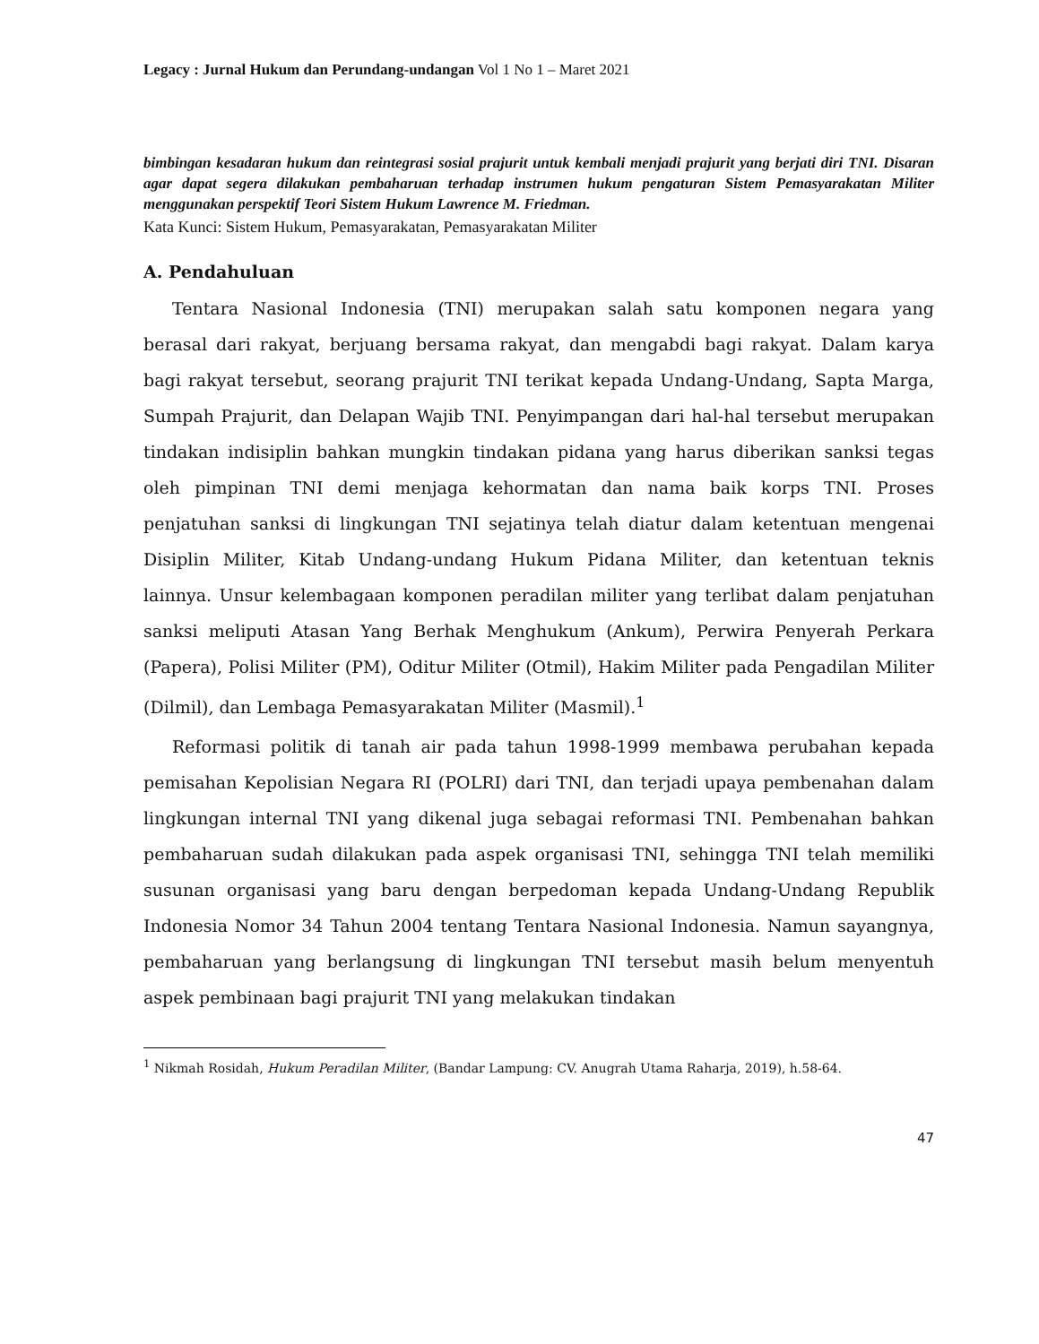Legacy : Jurnal Hukum dan Perundang-undangan Vol 1 No 1 – Maret 2021
bimbingan kesadaran hukum dan reintegrasi sosial prajurit untuk kembali menjadi prajurit yang berjati diri TNI. Disaran agar dapat segera dilakukan pembaharuan terhadap instrumen hukum pengaturan Sistem Pemasyarakatan Militer menggunakan perspektif Teori Sistem Hukum Lawrence M. Friedman.
Kata Kunci: Sistem Hukum, Pemasyarakatan, Pemasyarakatan Militer
A. Pendahuluan
Tentara Nasional Indonesia (TNI) merupakan salah satu komponen negara yang berasal dari rakyat, berjuang bersama rakyat, dan mengabdi bagi rakyat. Dalam karya bagi rakyat tersebut, seorang prajurit TNI terikat kepada Undang-Undang, Sapta Marga, Sumpah Prajurit, dan Delapan Wajib TNI. Penyimpangan dari hal-hal tersebut merupakan tindakan indisiplin bahkan mungkin tindakan pidana yang harus diberikan sanksi tegas oleh pimpinan TNI demi menjaga kehormatan dan nama baik korps TNI. Proses penjatuhan sanksi di lingkungan TNI sejatinya telah diatur dalam ketentuan mengenai Disiplin Militer, Kitab Undang-undang Hukum Pidana Militer, dan ketentuan teknis lainnya. Unsur kelembagaan komponen peradilan militer yang terlibat dalam penjatuhan sanksi meliputi Atasan Yang Berhak Menghukum (Ankum), Perwira Penyerah Perkara (Papera), Polisi Militer (PM), Oditur Militer (Otmil), Hakim Militer pada Pengadilan Militer (Dilmil), dan Lembaga Pemasyarakatan Militer (Masmil).<sup>1</sup>
Reformasi politik di tanah air pada tahun 1998-1999 membawa perubahan kepada pemisahan Kepolisian Negara RI (POLRI) dari TNI, dan terjadi upaya pembenahan dalam lingkungan internal TNI yang dikenal juga sebagai reformasi TNI. Pembenahan bahkan pembaharuan sudah dilakukan pada aspek organisasi TNI, sehingga TNI telah memiliki susunan organisasi yang baru dengan berpedoman kepada Undang-Undang Republik Indonesia Nomor 34 Tahun 2004 tentang Tentara Nasional Indonesia. Namun sayangnya, pembaharuan yang berlangsung di lingkungan TNI tersebut masih belum menyentuh aspek pembinaan bagi prajurit TNI yang melakukan tindakan
<sup>1</sup> Nikmah Rosidah, Hukum Peradilan Militer, (Bandar Lampung: CV. Anugrah Utama Raharja, 2019), h.58-64.
47